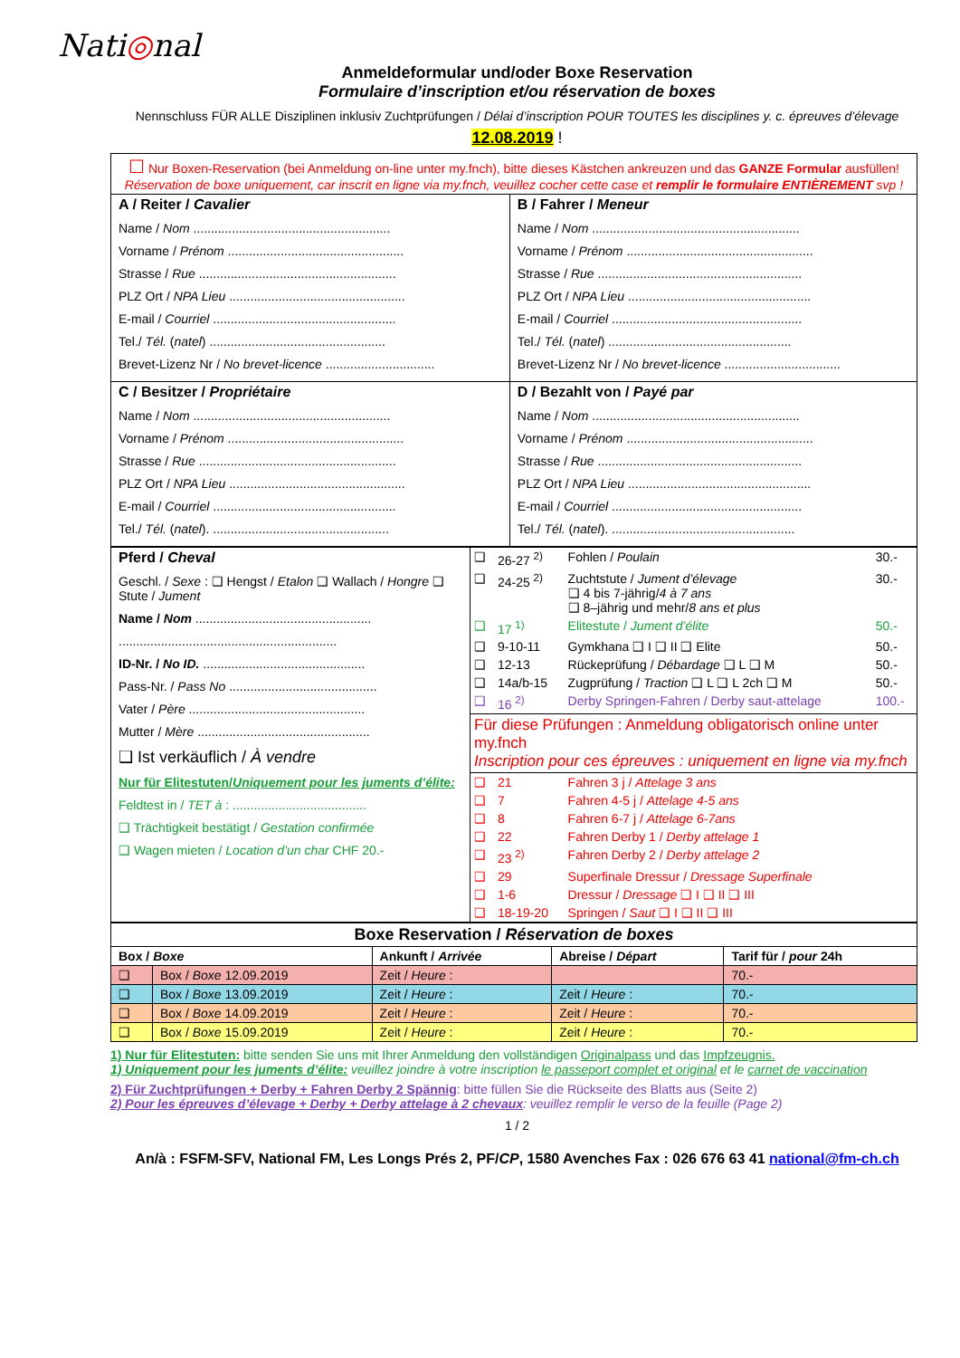Nati◎nal
Anmeldeformular und/oder Boxe Reservation
Formulaire d’inscription et/ou réservation de boxes
Nennschluss FÜR ALLE Disziplinen inklusiv Zuchtprüfungen / Délai d’inscription POUR TOUTES les disciplines y. c. épreuves d’élevage
12.08.2019 !
| ☐ Nur Boxen-Reservation (bei Anmeldung on-line unter my.fnch), bitte dieses Kästchen ankreuzen und das GANZE Formular ausfüllen! Réservation de boxe uniquement, car inscrit en ligne via my.fnch, veuillez cocher cette case et remplir le formulaire ENTIÈREMENT svp ! | |
| A / Reiter / Cavalier Name / Nom ........................................................ Vorname / Prénom .................................................. Strasse / Rue ........................................................ PLZ Ort / NPA Lieu .................................................. E-mail / Courriel .................................................... Tel./ Tél. ( natel ) .................................................. Brevet-Lizenz Nr / No brevet-licence ............................... | B / Fahrer / Meneur Name / Nom ........................................................... Vorname / Prénom ..................................................... Strasse / Rue .......................................................... PLZ Ort / NPA Lieu .................................................... E-mail / Courriel ...................................................... Tel./ Tél. ( natel ) .................................................... Brevet-Lizenz Nr / No brevet-licence ................................. |
| C / Besitzer / Propriétaire Name / Nom ........................................................ Vorname / Prénom .................................................. Strasse / Rue ........................................................ PLZ Ort / NPA Lieu .................................................. E-mail / Courriel .................................................... Tel./ Tél. ( natel ). .................................................. | D / Bezahlt von / Payé par Name / Nom ........................................................... Vorname / Prénom ..................................................... Strasse / Rue .......................................................... PLZ Ort / NPA Lieu .................................................... E-mail / Courriel ...................................................... Tel./ Tél. ( natel ). .................................................... |
| Pferd / Cheval Geschl. / Sexe : ❑ Hengst / Etalon ❑ Wallach / Hongre ❑ Stute / Jument Name / Nom .................................................. .............................................................. ID-Nr. / No ID. .............................................. Pass-Nr. / Pass No .......................................... Vater / Père .................................................. Mutter / Mère ................................................. ❑ Ist verkäuflich / À vendre Nur für Elitestuten/ Uniquement pour les juments d’élite: Feldtest in / TET à : ...................................... ❑ Trächtigkeit bestätigt / Gestation confirmée ❑ Wagen mieten / Location d’un char CHF 20.- | / ❑ / 26-27 <sup>2)</sup> / Fohlen / Poulain / 30.- / / ❑ / 24-25 <sup>2)</sup> / Zuchtstute / Jument d’élevage ❑ 4 bis 7-jährig/ 4 à 7 ans ❑ 8–jährig und mehr/ 8 ans et plus / 30.- / / ❑ / 17 <sup>1)</sup> / Elitestute / Jument d’élite / 50.- / / ❑ / 9-10-11 / Gymkhana ❑ I ❑ II ❑ Elite / 50.- / / ❑ / 12-13 / Rückeprüfung / Débardage ❑ L ❑ M / 50.- / / ❑ / 14a/b-15 / Zugprüfung / Traction ❑ L ❑ L 2ch ❑ M / 50.- / / ❑ / 16 <sup>2)</sup> / Derby Springen-Fahren / Derby saut-attelage / 100.- / / Für diese Prüfungen : Anmeldung obligatorisch online unter my.fnch Inscription pour ces épreuves : uniquement en ligne via my.fnch / / / / / ❑ / 21 / Fahren 3 j / Attelage 3 ans / / / ❑ / 7 / Fahren 4-5 j / Attelage 4-5 ans / / / ❑ / 8 / Fahren 6-7 j / Attelage 6-7ans / / / ❑ / 22 / Fahren Derby 1 / Derby attelage 1 / / / ❑ / 23 <sup>2)</sup> / Fahren Derby 2 / Derby attelage 2 / / / ❑ / 29 / Superfinale Dressur / Dressage Superfinale / / / ❑ / 1-6 / Dressur / Dressage ❑ I ❑ II ❑ III / / / ❑ / 18-19-20 / Springen / Saut ❑ I ❑ II ❑ III / / |
| Boxe Reservation / Réservation de boxes | | | | |
| --- | --- | --- | --- | --- |
| Box / Boxe | | Ankunft / Arrivée | Abreise / Départ | Tarif für / pour 24h |
| ❑ | Box / Boxe 12.09.2019 | Zeit / Heure : | | 70.- |
| ❑ | Box / Boxe 13.09.2019 | Zeit / Heure : | Zeit / Heure : | 70.- |
| ❑ | Box / Boxe 14.09.2019 | Zeit / Heure : | Zeit / Heure : | 70.- |
| ❑ | Box / Boxe 15.09.2019 | Zeit / Heure : | Zeit / Heure : | 70.- |
1) Nur für Elitestuten: bitte senden Sie uns mit Ihrer Anmeldung den vollständigen Originalpass und das Impfzeugnis.
1) Uniquement pour les juments d’élite: veuillez joindre à votre inscription le passeport complet et original et le carnet de vaccination
2) Für Zuchtprüfungen + Derby + Fahren Derby 2 Spännig: bitte füllen Sie die Rückseite des Blatts aus (Seite 2)
2) Pour les épreuves d’élevage + Derby + Derby attelage à 2 chevaux: veuillez remplir le verso de la feuille (Page 2)
1 / 2
An/à : FSFM-SFV, National FM, Les Longs Prés 2, PF/CP, 1580 Avenches Fax : 026 676 63 41 national@fm-ch.ch